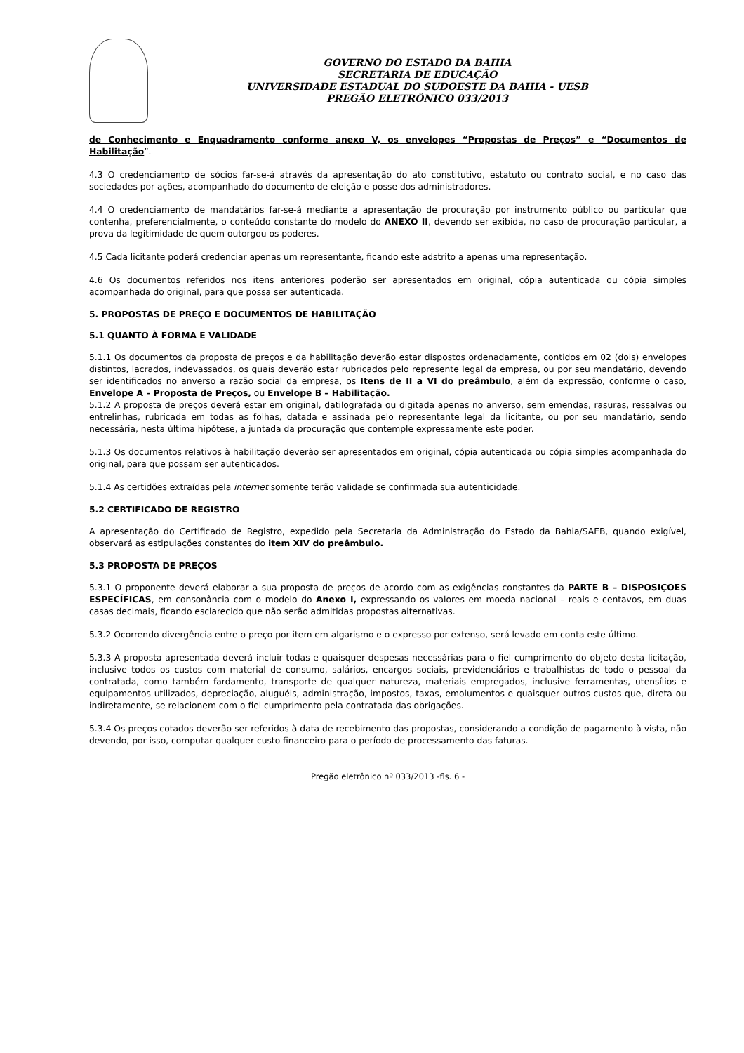GOVERNO DO ESTADO DA BAHIA
SECRETARIA DE EDUCAÇÃO
UNIVERSIDADE ESTADUAL DO SUDOESTE DA BAHIA - UESB
PREGÃO ELETRÔNICO 033/2013
de Conhecimento e Enquadramento conforme anexo V, os envelopes “Propostas de Preços” e “Documentos de Habilitação”.
4.3 O credenciamento de sócios far-se-á através da apresentação do ato constitutivo, estatuto ou contrato social, e no caso das sociedades por ações, acompanhado do documento de eleição e posse dos administradores.
4.4 O credenciamento de mandatários far-se-á mediante a apresentação de procuração por instrumento público ou particular que contenha, preferencialmente, o conteúdo constante do modelo do ANEXO II, devendo ser exibida, no caso de procuração particular, a prova da legitimidade de quem outorgou os poderes.
4.5 Cada licitante poderá credenciar apenas um representante, ficando este adstrito a apenas uma representação.
4.6 Os documentos referidos nos itens anteriores poderão ser apresentados em original, cópia autenticada ou cópia simples acompanhada do original, para que possa ser autenticada.
5. PROPOSTAS DE PREÇO E DOCUMENTOS DE HABILITAÇÃO
5.1 QUANTO À FORMA E VALIDADE
5.1.1 Os documentos da proposta de preços e da habilitação deverão estar dispostos ordenadamente, contidos em 02 (dois) envelopes distintos, lacrados, indevassados, os quais deverão estar rubricados pelo represente legal da empresa, ou por seu mandatário, devendo ser identificados no anverso a razão social da empresa, os Itens de II a VI do preâmbulo, além da expressão, conforme o caso, Envelope A – Proposta de Preços, ou Envelope B – Habilitação.
5.1.2 A proposta de preços deverá estar em original, datilografada ou digitada apenas no anverso, sem emendas, rasuras, ressalvas ou entrelinhas, rubricada em todas as folhas, datada e assinada pelo representante legal da licitante, ou por seu mandatário, sendo necessária, nesta última hipótese, a juntada da procuração que contemple expressamente este poder.
5.1.3 Os documentos relativos à habilitação deverão ser apresentados em original, cópia autenticada ou cópia simples acompanhada do original, para que possam ser autenticados.
5.1.4 As certidões extraídas pela internet somente terão validade se confirmada sua autenticidade.
5.2 CERTIFICADO DE REGISTRO
A apresentação do Certificado de Registro, expedido pela Secretaria da Administração do Estado da Bahia/SAEB, quando exigível, observará as estipulações constantes do item XIV do preâmbulo.
5.3 PROPOSTA DE PREÇOS
5.3.1 O proponente deverá elaborar a sua proposta de preços de acordo com as exigências constantes da PARTE B – DISPOSIÇOES ESPECÍFICAS, em consonância com o modelo do Anexo I, expressando os valores em moeda nacional – reais e centavos, em duas casas decimais, ficando esclarecido que não serão admitidas propostas alternativas.
5.3.2 Ocorrendo divergência entre o preço por item em algarismo e o expresso por extenso, será levado em conta este último.
5.3.3 A proposta apresentada deverá incluir todas e quaisquer despesas necessárias para o fiel cumprimento do objeto desta licitação, inclusive todos os custos com material de consumo, salários, encargos sociais, previdenciários e trabalhistas de todo o pessoal da contratada, como também fardamento, transporte de qualquer natureza, materiais empregados, inclusive ferramentas, utensílios e equipamentos utilizados, depreciação, aluguéis, administração, impostos, taxas, emolumentos e quaisquer outros custos que, direta ou indiretamente, se relacionem com o fiel cumprimento pela contratada das obrigações.
5.3.4 Os preços cotados deverão ser referidos à data de recebimento das propostas, considerando a condição de pagamento à vista, não devendo, por isso, computar qualquer custo financeiro para o período de processamento das faturas.
Pregão eletrônico nº 033/2013 -fls. 6 -